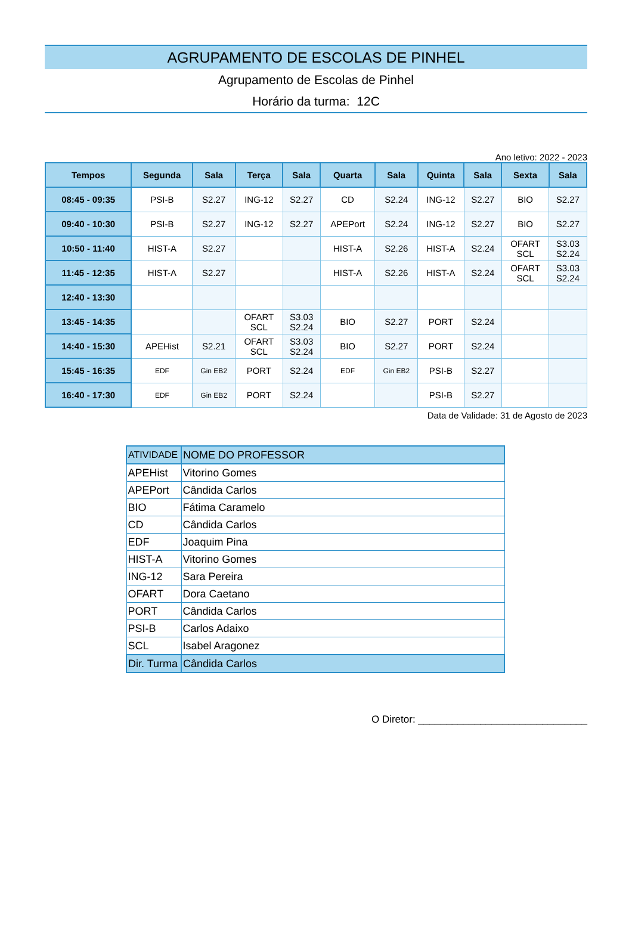AGRUPAMENTO DE ESCOLAS DE PINHEL
Agrupamento de Escolas de Pinhel
Horário da turma: 12C
Ano letivo: 2022 - 2023
| Tempos | Segunda | Sala | Terça | Sala | Quarta | Sala | Quinta | Sala | Sexta | Sala |
| --- | --- | --- | --- | --- | --- | --- | --- | --- | --- | --- |
| 08:45 - 09:35 | PSI-B | S2.27 | ING-12 | S2.27 | CD | S2.24 | ING-12 | S2.27 | BIO | S2.27 |
| 09:40 - 10:30 | PSI-B | S2.27 | ING-12 | S2.27 | APEPort | S2.24 | ING-12 | S2.27 | BIO | S2.27 |
| 10:50 - 11:40 | HIST-A | S2.27 | | | HIST-A | S2.26 | HIST-A | S2.24 | OFART SCL | S3.03 S2.24 |
| 11:45 - 12:35 | HIST-A | S2.27 | | | HIST-A | S2.26 | HIST-A | S2.24 | OFART SCL | S3.03 S2.24 |
| 12:40 - 13:30 | | | | | | | | | | |
| 13:45 - 14:35 | | | OFART SCL | S3.03 S2.24 | BIO | S2.27 | PORT | S2.24 | | |
| 14:40 - 15:30 | APEHist | S2.21 | OFART SCL | S3.03 S2.24 | BIO | S2.27 | PORT | S2.24 | | |
| 15:45 - 16:35 | EDF | Gin EB2 | PORT | S2.24 | EDF | Gin EB2 | PSI-B | S2.27 | | |
| 16:40 - 17:30 | EDF | Gin EB2 | PORT | S2.24 | | | PSI-B | S2.27 | | |
Data de Validade: 31 de Agosto de 2023
| ATIVIDADE | NOME DO PROFESSOR |
| APEHist | Vitorino Gomes |
| APEPort | Cândida Carlos |
| BIO | Fátima Caramelo |
| CD | Cândida Carlos |
| EDF | Joaquim Pina |
| HIST-A | Vitorino Gomes |
| ING-12 | Sara Pereira |
| OFART | Dora Caetano |
| PORT | Cândida Carlos |
| PSI-B | Carlos Adaixo |
| SCL | Isabel Aragonez |
| Dir. Turma | Cândida Carlos |
O Diretor: ______________________________